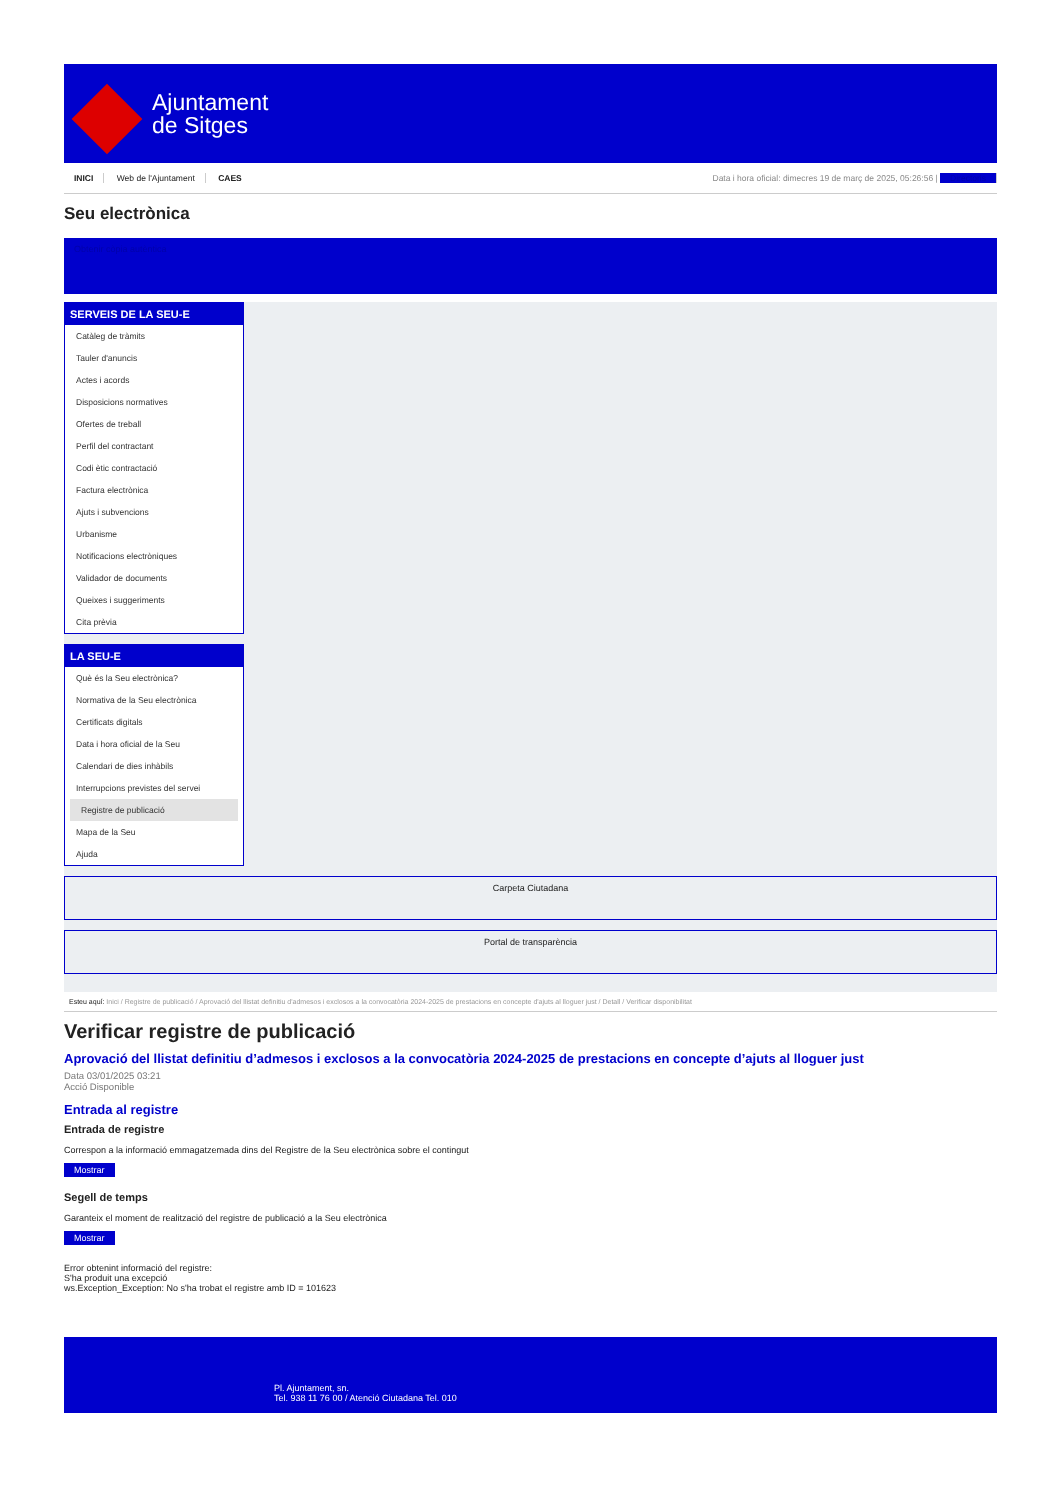Ajuntament
de Sitges
INICI Web de l'Ajuntament CAES
Data i hora oficial: dimecres 19 de març de 2025, 05:26:56 | Directoris
Seu electrònica
Obtenir còpia autèntica
SERVEIS DE LA SEU-E
Catàleg de tràmits
Tauler d'anuncis
Actes i acords
Disposicions normatives
Ofertes de treball
Perfil del contractant
Codi ètic contractació
Factura electrònica
Ajuts i subvencions
Urbanisme
Notificacions electròniques
Validador de documents
Queixes i suggeriments
Cita prèvia
LA SEU-E
Què és la Seu electrònica?
Normativa de la Seu electrònica
Certificats digitals
Data i hora oficial de la Seu
Calendari de dies inhàbils
Interrupcions previstes del servei
Registre de publicació
Mapa de la Seu
Ajuda
Carpeta Ciutadana
Portal de transparència
Esteu aquí: Inici / Registre de publicació / Aprovació del llistat definitiu d'admesos i exclosos a la convocatòria 2024-2025 de prestacions en concepte d'ajuts al lloguer just / Detall / Verificar disponibilitat
Verificar registre de publicació
Aprovació del llistat definitiu d’admesos i exclosos a la convocatòria 2024-2025 de prestacions en concepte d’ajuts al lloguer just
Data 03/01/2025 03:21
Acció Disponible
Entrada al registre
Entrada de registre
Correspon a la informació emmagatzemada dins del Registre de la Seu electrònica sobre el contingut
Mostrar
Segell de temps
Garanteix el moment de realització del registre de publicació a la Seu electrònica
Mostrar
Error obtenint informació del registre:
S'ha produit una excepció
ws.Exception_Exception: No s'ha trobat el registre amb ID = 101623
Pl. Ajuntament, sn.
Tel. 938 11 76 00 / Atenció Ciutadana Tel. 010